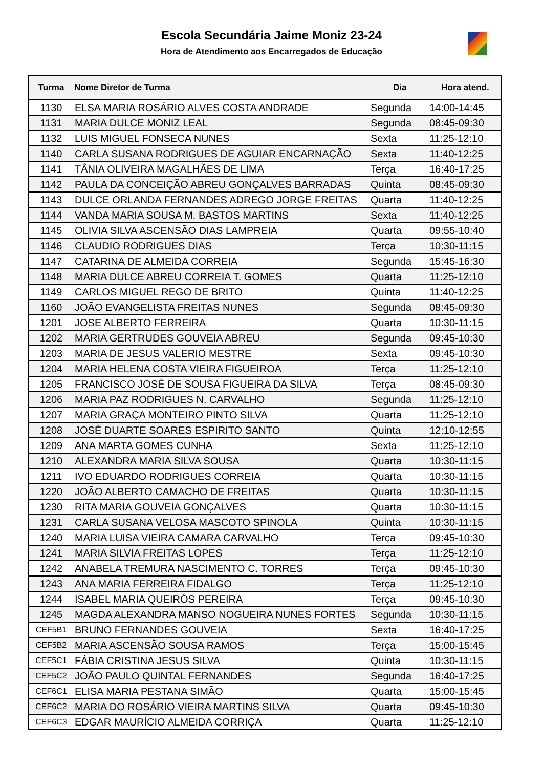Escola Secundária Jaime Moniz 23-24
Hora de Atendimento aos Encarregados de Educação
| Turma | Nome Diretor de Turma | Dia | Hora atend. |
| --- | --- | --- | --- |
| 1130 | ELSA MARIA ROSÁRIO ALVES COSTA ANDRADE | Segunda | 14:00-14:45 |
| 1131 | MARIA DULCE MONIZ LEAL | Segunda | 08:45-09:30 |
| 1132 | LUIS MIGUEL FONSECA NUNES | Sexta | 11:25-12:10 |
| 1140 | CARLA SUSANA RODRIGUES DE AGUIAR ENCARNAÇÃO | Sexta | 11:40-12:25 |
| 1141 | TÂNIA OLIVEIRA MAGALHÃES DE LIMA | Terça | 16:40-17:25 |
| 1142 | PAULA DA CONCEIÇÃO ABREU GONÇALVES BARRADAS | Quinta | 08:45-09:30 |
| 1143 | DULCE ORLANDA FERNANDES ADREGO JORGE FREITAS | Quarta | 11:40-12:25 |
| 1144 | VANDA MARIA SOUSA M. BASTOS MARTINS | Sexta | 11:40-12:25 |
| 1145 | OLIVIA SILVA ASCENSÃO DIAS LAMPREIA | Quarta | 09:55-10:40 |
| 1146 | CLAUDIO RODRIGUES DIAS | Terça | 10:30-11:15 |
| 1147 | CATARINA DE ALMEIDA CORREIA | Segunda | 15:45-16:30 |
| 1148 | MARIA DULCE ABREU CORREIA T. GOMES | Quarta | 11:25-12:10 |
| 1149 | CARLOS MIGUEL REGO DE BRITO | Quinta | 11:40-12:25 |
| 1160 | JOÃO EVANGELISTA FREITAS NUNES | Segunda | 08:45-09:30 |
| 1201 | JOSE ALBERTO FERREIRA | Quarta | 10:30-11:15 |
| 1202 | MARIA GERTRUDES GOUVEIA ABREU | Segunda | 09:45-10:30 |
| 1203 | MARIA DE JESUS VALERIO MESTRE | Sexta | 09:45-10:30 |
| 1204 | MARIA HELENA COSTA VIEIRA FIGUEIROA | Terça | 11:25-12:10 |
| 1205 | FRANCISCO JOSÉ DE SOUSA FIGUEIRA DA SILVA | Terça | 08:45-09:30 |
| 1206 | MARIA PAZ RODRIGUES N. CARVALHO | Segunda | 11:25-12:10 |
| 1207 | MARIA GRAÇA MONTEIRO PINTO SILVA | Quarta | 11:25-12:10 |
| 1208 | JOSÉ DUARTE SOARES ESPIRITO SANTO | Quinta | 12:10-12:55 |
| 1209 | ANA MARTA GOMES CUNHA | Sexta | 11:25-12:10 |
| 1210 | ALEXANDRA MARIA SILVA SOUSA | Quarta | 10:30-11:15 |
| 1211 | IVO EDUARDO RODRIGUES CORREIA | Quarta | 10:30-11:15 |
| 1220 | JOÃO ALBERTO CAMACHO DE FREITAS | Quarta | 10:30-11:15 |
| 1230 | RITA MARIA GOUVEIA GONÇALVES | Quarta | 10:30-11:15 |
| 1231 | CARLA SUSANA VELOSA MASCOTO SPINOLA | Quinta | 10:30-11:15 |
| 1240 | MARIA LUISA VIEIRA CAMARA CARVALHO | Terça | 09:45-10:30 |
| 1241 | MARIA SILVIA FREITAS LOPES | Terça | 11:25-12:10 |
| 1242 | ANABELA TREMURA NASCIMENTO C. TORRES | Terça | 09:45-10:30 |
| 1243 | ANA MARIA FERREIRA FIDALGO | Terça | 11:25-12:10 |
| 1244 | ISABEL MARIA QUEIRÓS PEREIRA | Terça | 09:45-10:30 |
| 1245 | MAGDA ALEXANDRA MANSO NOGUEIRA NUNES FORTES | Segunda | 10:30-11:15 |
| CEF5B1 | BRUNO FERNANDES GOUVEIA | Sexta | 16:40-17:25 |
| CEF5B2 | MARIA ASCENSÃO SOUSA RAMOS | Terça | 15:00-15:45 |
| CEF5C1 | FÁBIA CRISTINA JESUS SILVA | Quinta | 10:30-11:15 |
| CEF5C2 | JOÃO PAULO QUINTAL FERNANDES | Segunda | 16:40-17:25 |
| CEF6C1 | ELISA MARIA PESTANA SIMÃO | Quarta | 15:00-15:45 |
| CEF6C2 | MARIA DO ROSÁRIO VIEIRA MARTINS SILVA | Quarta | 09:45-10:30 |
| CEF6C3 | EDGAR MAURÍCIO ALMEIDA CORRIÇA | Quarta | 11:25-12:10 |